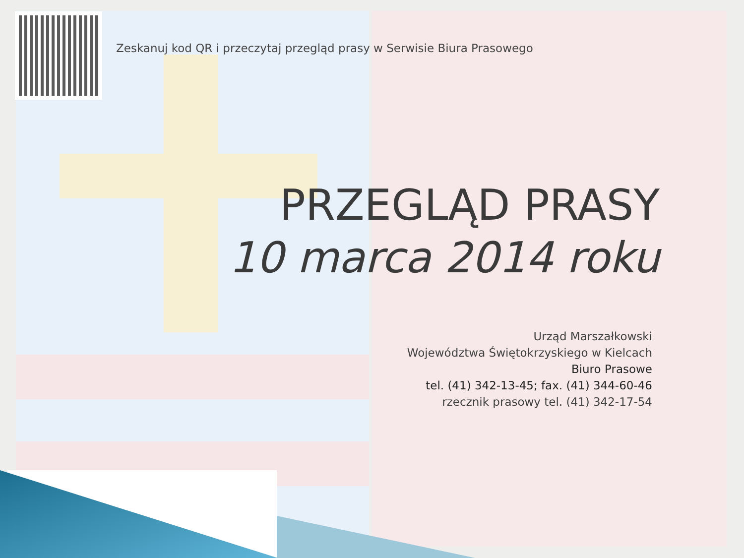Zeskanuj kod QR i przeczytaj przegląd prasy w Serwisie Biura Prasowego
PRZEGLĄD PRASY
10 marca 2014 roku
Urząd Marszałkowski
Województwa Świętokrzyskiego w Kielcach
Biuro Prasowe
tel. (41) 342-13-45; fax. (41) 344-60-46
rzecznik prasowy tel. (41) 342-17-54